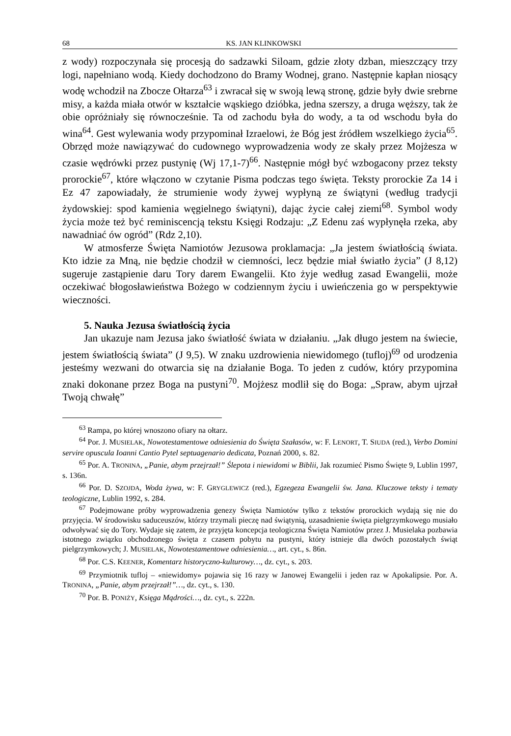68 KS. JAN KLINKOWSKI
z wody) rozpoczynała się procesją do sadzawki Siloam, gdzie złoty dzban, mieszczący trzy logi, napełniano wodą. Kiedy dochodzono do Bramy Wodnej, grano. Następnie kapłan niosący wodę wchodził na Zbocze Ołtarza<sup>63</sup> i zwracał się w swoją lewą stronę, gdzie były dwie srebrne misy, a każda miała otwór w kształcie wąskiego dzióbka, jedna szerszy, a druga węższy, tak że obie opróżniały się równocześnie. Ta od zachodu była do wody, a ta od wschodu była do wina<sup>64</sup>. Gest wylewania wody przypominał Izraelowi, że Bóg jest źródłem wszelkiego życia<sup>65</sup>. Obrzęd może nawiązywać do cudownego wyprowadzenia wody ze skały przez Mojżesza w czasie wędrówki przez pustynię (Wj 17,1-7)<sup>66</sup>. Następnie mógł być wzbogacony przez teksty prorockie<sup>67</sup>, które włączono w czytanie Pisma podczas tego święta. Teksty prorockie Za 14 i Ez 47 zapowiadały, że strumienie wody żywej wypłyną ze świątyni (według tradycji żydowskiej: spod kamienia węgielnego świątyni), dając życie całej ziemi<sup>68</sup>. Symbol wody życia może też być reminiscencją tekstu Księgi Rodzaju: „Z Edenu zaś wypłynęła rzeka, aby nawadniać ów ogród” (Rdz 2,10).
W atmosferze Święta Namiotów Jezusowa proklamacja: „Ja jestem światłością świata. Kto idzie za Mną, nie będzie chodził w ciemności, lecz będzie miał światło życia” (J 8,12) sugeruje zastąpienie daru Tory darem Ewangelii. Kto żyje według zasad Ewangelii, może oczekiwać błogosławieństwa Bożego w codziennym życiu i uwieńczenia go w perspektywie wieczności.
5. Nauka Jezusa światłością życia
Jan ukazuje nam Jezusa jako światłość świata w działaniu. „Jak długo jestem na świecie, jestem światłością świata” (J 9,5). W znaku uzdrowienia niewidomego (tufloj)<sup>69</sup> od urodzenia jesteśmy wezwani do otwarcia się na działanie Boga. To jeden z cudów, który przypomina znaki dokonane przez Boga na pustyni<sup>70</sup>. Mojżesz modlił się do Boga: „Spraw, abym ujrzał Twoją chwałę”
<sup>63</sup> Rampa, po której wnoszono ofiary na ołtarz.
<sup>64</sup> Por. J. MUSIELAK, Nowotestamentowe odniesienia do Święta Szałasów, w: F. LENORT, T. SIUDA (red.), Verbo Domini servire opuscula Ioanni Cantio Pytel septuagenario dedicata, Poznań 2000, s. 82.
<sup>65</sup> Por. A. TRONINA, „Panie, abym przejrzał!” Ślepota i niewidomi w Biblii, Jak rozumieć Pismo Święte 9, Lublin 1997, s. 136n.
<sup>66</sup> Por. D. SZOJDA, Woda żywa, w: F. GRYGLEWICZ (red.), Egzegeza Ewangelii św. Jana. Kluczowe teksty i tematy teologiczne, Lublin 1992, s. 284.
<sup>67</sup> Podejmowane próby wyprowadzenia genezy Święta Namiotów tylko z tekstów prorockich wydają się nie do przyjęcia. W środowisku saduceuszów, którzy trzymali pieczę nad świątynią, uzasadnienie święta pielgrzymkowego musiało odwoływać się do Tory. Wydaje się zatem, że przyjęta koncepcja teologiczna Święta Namiotów przez J. Musielaka pozbawia istotnego związku obchodzonego święta z czasem pobytu na pustyni, który istnieje dla dwóch pozostałych świąt pielgrzymkowych; J. MUSIELAK, Nowotestamentowe odniesienia…, art. cyt., s. 86n.
<sup>68</sup> Por. C.S. KEENER, Komentarz historyczno-kulturowy…, dz. cyt., s. 203.
<sup>69</sup> Przymiotnik tufloj – «niewidomy» pojawia się 16 razy w Janowej Ewangelii i jeden raz w Apokalipsie. Por. A. TRONINA, „Panie, abym przejrzał!”…, dz. cyt., s. 130.
<sup>70</sup> Por. B. PONIŻY, Księga Mądrości…, dz. cyt., s. 222n.